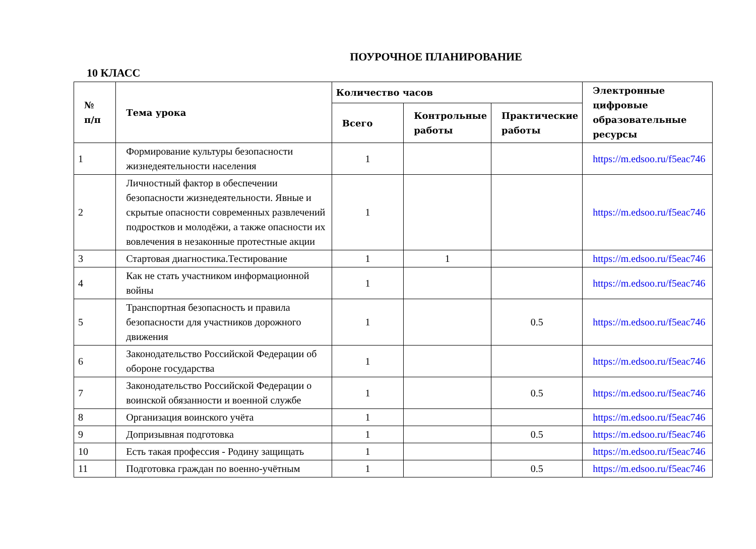ПОУРОЧНОЕ ПЛАНИРОВАНИЕ
10 КЛАСС
| № п/п | Тема урока | Количество часов | | | Электронные цифровые образовательные ресурсы |
| --- | --- | --- | --- | --- | --- |
| | | Всего | Контрольные работы | Практические работы | |
| 1 | Формирование культуры безопасности жизнедеятельности населения | 1 | | | https://m.edsoo.ru/f5eac746 |
| 2 | Личностный фактор в обеспечении безопасности жизнедеятельности. Явные и скрытые опасности современных развлечений подростков и молодёжи, а также опасности их вовлечения в незаконные протестные акции | 1 | | | https://m.edsoo.ru/f5eac746 |
| 3 | Стартовая диагностика.Тестирование | 1 | 1 | | https://m.edsoo.ru/f5eac746 |
| 4 | Как не стать участником информационной войны | 1 | | | https://m.edsoo.ru/f5eac746 |
| 5 | Транспортная безопасность и правила безопасности для участников дорожного движения | 1 | | 0.5 | https://m.edsoo.ru/f5eac746 |
| 6 | Законодательство Российской Федерации об обороне государства | 1 | | | https://m.edsoo.ru/f5eac746 |
| 7 | Законодательство Российской Федерации о воинской обязанности и военной службе | 1 | | 0.5 | https://m.edsoo.ru/f5eac746 |
| 8 | Организация воинского учёта | 1 | | | https://m.edsoo.ru/f5eac746 |
| 9 | Допризывная подготовка | 1 | | 0.5 | https://m.edsoo.ru/f5eac746 |
| 10 | Есть такая профессия - Родину защищать | 1 | | | https://m.edsoo.ru/f5eac746 |
| 11 | Подготовка граждан по военно-учётным | 1 | | 0.5 | https://m.edsoo.ru/f5eac746 |